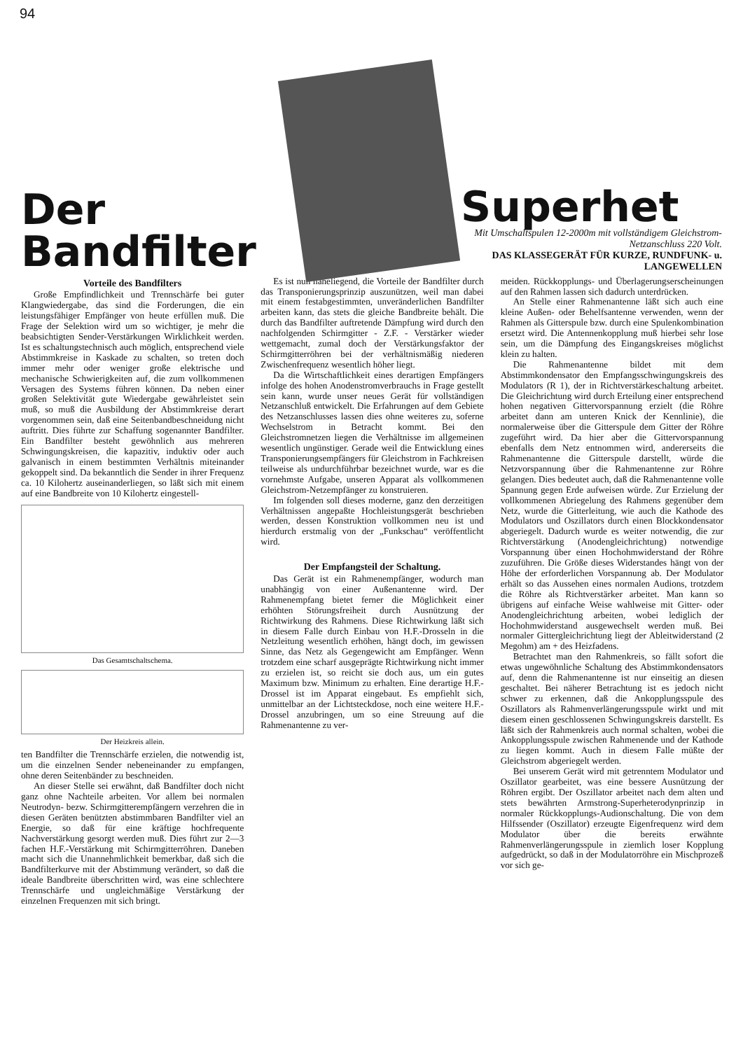94
Der Bandfilter
Superhet
Mit Umschaltspulen 12-2000m mit vollständigem Gleichstrom-Netzanschluss 220 Volt.
DAS KLASSEGERÄT FÜR KURZE, RUNDFUNK- u. LANGEWELLEN
Vorteile des Bandfilters
Große Empfindlichkeit und Trennschärfe bei guter Klangwiedergabe, das sind die Forderungen, die ein leistungsfähiger Empfänger von heute erfüllen muß. Die Frage der Selektion wird um so wichtiger, je mehr die beabsichtigten Sender-Verstärkungen Wirklichkeit werden. Ist es schaltungstechnisch auch möglich, entsprechend viele Abstimmkreise in Kaskade zu schalten, so treten doch immer mehr oder weniger große elektrische und mechanische Schwierigkeiten auf, die zum vollkommenen Versagen des Systems führen können. Da neben einer großen Selektivität gute Wiedergabe gewährleistet sein muß, so muß die Ausbildung der Abstimmkreise derart vorgenommen sein, daß eine Seitenbandbeschneidung nicht auftritt. Dies führte zur Schaffung sogenannter Bandfilter. Ein Bandfilter besteht gewöhnlich aus mehreren Schwingungskreisen, die kapazitiv, induktiv oder auch galvanisch in einem bestimmten Verhältnis miteinander gekoppelt sind. Da bekanntlich die Sender in ihrer Frequenz ca. 10 Kilohertz auseinanderliegen, so läßt sich mit einem auf eine Bandbreite von 10 Kilohertz eingestell-
Das Gesamtschaltschema.
Der Heizkreis allein.
ten Bandfilter die Trennschärfe erzielen, die notwendig ist, um die einzelnen Sender nebeneinander zu empfangen, ohne deren Seitenbänder zu beschneiden.
An dieser Stelle sei erwähnt, daß Bandfilter doch nicht ganz ohne Nachteile arbeiten. Vor allem bei normalen Neutrodyn- bezw. Schirmgitterempfängern verzehren die in diesen Geräten benützten abstimmbaren Bandfilter viel an Energie, so daß für eine kräftige hochfrequente Nachverstärkung gesorgt werden muß. Dies führt zur 2—3 fachen H.F.-Verstärkung mit Schirmgitterröhren. Daneben macht sich die Unannehmlichkeit bemerkbar, daß sich die Bandfilterkurve mit der Abstimmung verändert, so daß die ideale Bandbreite überschritten wird, was eine schlechtere Trennschärfe und ungleichmäßige Verstärkung der einzelnen Frequenzen mit sich bringt.
Es ist nun naheliegend, die Vorteile der Bandfilter durch das Transponierungsprinzip auszunützen, weil man dabei mit einem festabgestimmten, unveränderlichen Bandfilter arbeiten kann, das stets die gleiche Bandbreite behält. Die durch das Bandfilter auftretende Dämpfung wird durch den nachfolgenden Schirmgitter - Z.F. - Verstärker wieder wettgemacht, zumal doch der Verstärkungsfaktor der Schirmgitterröhren bei der verhältnismäßig niederen Zwischenfrequenz wesentlich höher liegt.
Da die Wirtschaftlichkeit eines derartigen Empfängers infolge des hohen Anodenstromverbrauchs in Frage gestellt sein kann, wurde unser neues Gerät für vollständigen Netzanschluß entwickelt. Die Erfahrungen auf dem Gebiete des Netzanschlusses lassen dies ohne weiteres zu, soferne Wechselstrom in Betracht kommt. Bei den Gleichstromnetzen liegen die Verhältnisse im allgemeinen wesentlich ungünstiger. Gerade weil die Entwicklung eines Transponierungsempfängers für Gleichstrom in Fachkreisen teilweise als undurchführbar bezeichnet wurde, war es die vornehmste Aufgabe, unseren Apparat als vollkommenen Gleichstrom-Netzempfänger zu konstruieren.
Im folgenden soll dieses moderne, ganz den derzeitigen Verhältnissen angepaßte Hochleistungsgerät beschrieben werden, dessen Konstruktion vollkommen neu ist und hierdurch erstmalig von der „Funkschau“ veröffentlicht wird.
Der Empfangsteil der Schaltung.
Das Gerät ist ein Rahmenempfänger, wodurch man unabhängig von einer Außenantenne wird. Der Rahmenempfang bietet ferner die Möglichkeit einer erhöhten Störungsfreiheit durch Ausnützung der Richtwirkung des Rahmens. Diese Richtwirkung läßt sich in diesem Falle durch Einbau von H.F.-Drosseln in die Netzleitung wesentlich erhöhen, hängt doch, im gewissen Sinne, das Netz als Gegengewicht am Empfänger. Wenn trotzdem eine scharf ausgeprägte Richtwirkung nicht immer zu erzielen ist, so reicht sie doch aus, um ein gutes Maximum bzw. Minimum zu erhalten. Eine derartige H.F.-Drossel ist im Apparat eingebaut. Es empfiehlt sich, unmittelbar an der Lichtsteckdose, noch eine weitere H.F.-Drossel anzubringen, um so eine Streuung auf die Rahmenantenne zu ver-
meiden. Rückkopplungs- und Überlagerungserscheinungen auf den Rahmen lassen sich dadurch unterdrücken.
An Stelle einer Rahmenantenne läßt sich auch eine kleine Außen- oder Behelfsantenne verwenden, wenn der Rahmen als Gitterspule bzw. durch eine Spulenkombination ersetzt wird. Die Antennenkopplung muß hierbei sehr lose sein, um die Dämpfung des Eingangskreises möglichst klein zu halten.
Die Rahmenantenne bildet mit dem Abstimmkondensator den Empfangsschwingungskreis des Modulators (R 1), der in Richtverstärkeschaltung arbeitet. Die Gleichrichtung wird durch Erteilung einer entsprechend hohen negativen Gittervorspannung erzielt (die Röhre arbeitet dann am unteren Knick der Kennlinie), die normalerweise über die Gitterspule dem Gitter der Röhre zugeführt wird. Da hier aber die Gittervorspannung ebenfalls dem Netz entnommen wird, andererseits die Rahmenantenne die Gitterspule darstellt, würde die Netzvorspannung über die Rahmenantenne zur Röhre gelangen. Dies bedeutet auch, daß die Rahmenantenne volle Spannung gegen Erde aufweisen würde. Zur Erzielung der vollkommenen Abriegelung des Rahmens gegenüber dem Netz, wurde die Gitterleitung, wie auch die Kathode des Modulators und Oszillators durch einen Blockkondensator abgeriegelt. Dadurch wurde es weiter notwendig, die zur Richtverstärkung (Anodengleichrichtung) notwendige Vorspannung über einen Hochohmwiderstand der Röhre zuzuführen. Die Größe dieses Widerstandes hängt von der Höhe der erforderlichen Vorspannung ab. Der Modulator erhält so das Aussehen eines normalen Audions, trotzdem die Röhre als Richtverstärker arbeitet. Man kann so übrigens auf einfache Weise wahlweise mit Gitter- oder Anodengleichrichtung arbeiten, wobei lediglich der Hochohmwiderstand ausgewechselt werden muß. Bei normaler Gittergleichrichtung liegt der Ableitwiderstand (2 Megohm) am + des Heizfadens.
Betrachtet man den Rahmenkreis, so fällt sofort die etwas ungewöhnliche Schaltung des Abstimmkondensators auf, denn die Rahmenantenne ist nur einseitig an diesen geschaltet. Bei näherer Betrachtung ist es jedoch nicht schwer zu erkennen, daß die Ankopplungsspule des Oszillators als Rahmenverlängerungsspule wirkt und mit diesem einen geschlossenen Schwingungskreis darstellt. Es läßt sich der Rahmenkreis auch normal schalten, wobei die Ankopplungsspule zwischen Rahmenende und der Kathode zu liegen kommt. Auch in diesem Falle müßte der Gleichstrom abgeriegelt werden.
Bei unserem Gerät wird mit getrenntem Modulator und Oszillator gearbeitet, was eine bessere Ausnützung der Röhren ergibt. Der Oszillator arbeitet nach dem alten und stets bewährten Armstrong-Superheterodynprinzip in normaler Rückkopplungs-Audionschaltung. Die von dem Hilfssender (Oszillator) erzeugte Eigenfrequenz wird dem Modulator über die bereits erwähnte Rahmenverlängerungsspule in ziemlich loser Kopplung aufgedrückt, so daß in der Modulatorröhre ein Mischprozeß vor sich ge-